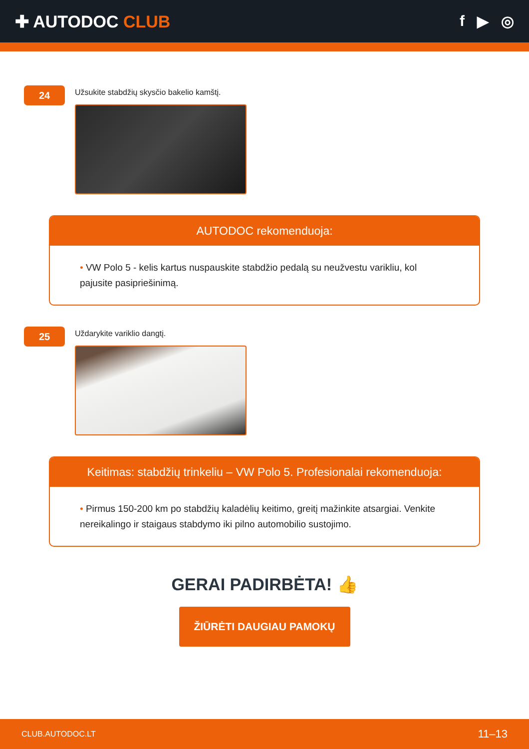✚ AUTODOC CLUB f ▶ ◎
24
Užsukite stabdžių skysčio bakelio kamštį.
AUTODOC rekomenduoja:
• VW Polo 5 - kelis kartus nuspauskite stabdžio pedalą su neužvestu varikliu, kol pajusite pasipriešinimą.
25
Uždarykite variklio dangtį.
Keitimas: stabdžių trinkeliu – VW Polo 5. Profesionalai rekomenduoja:
• Pirmus 150-200 km po stabdžių kaladėlių keitimo, greitį mažinkite atsargiai. Venkite nereikalingo ir staigaus stabdymo iki pilno automobilio sustojimo.
GERAI PADIRBĖTA! 👍
ŽIŪRĖTI DAUGIAU PAMOKŲ
CLUB.AUTODOC.LT 11–13